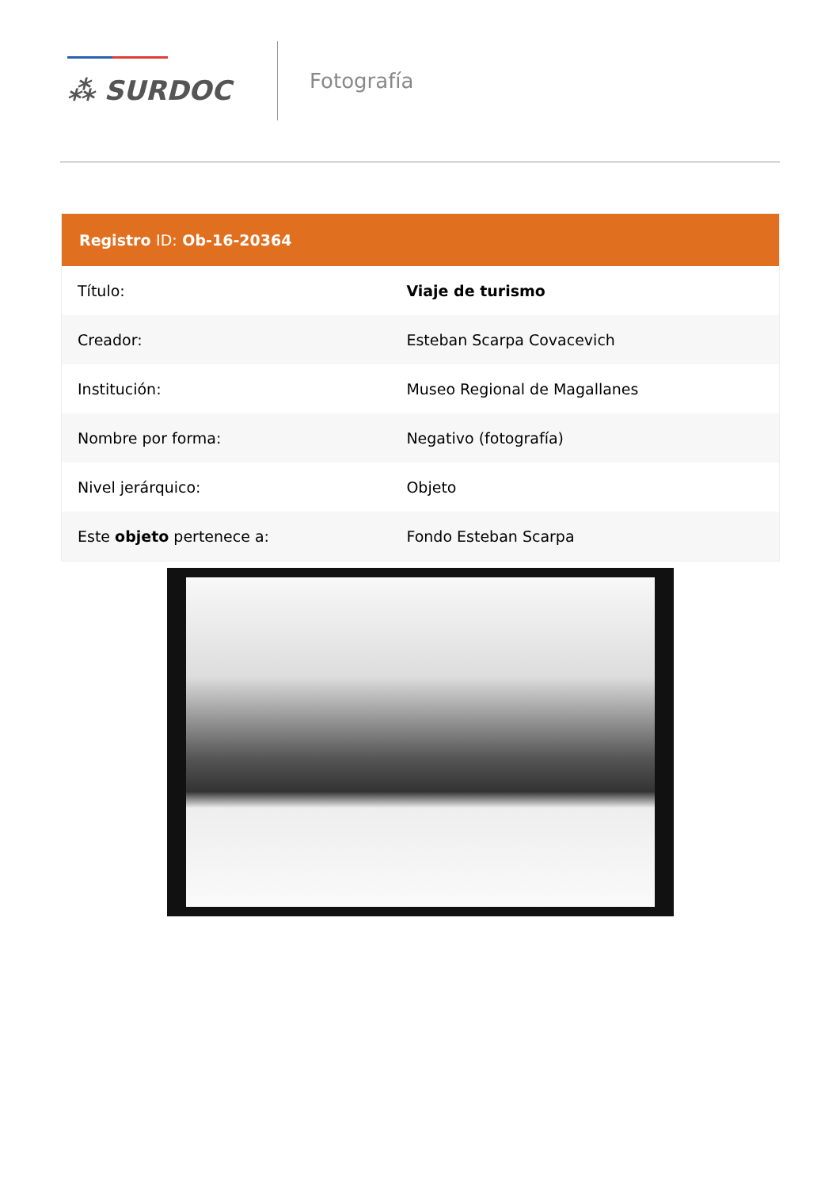⁂ SURDOC
Fotografía
| Registro ID: Ob-16-20364 | |
| --- | --- |
| Título: | Viaje de turismo |
| Creador: | Esteban Scarpa Covacevich |
| Institución: | Museo Regional de Magallanes |
| Nombre por forma: | Negativo (fotografía) |
| Nivel jerárquico: | Objeto |
| Este objeto pertenece a: | Fondo Esteban Scarpa |